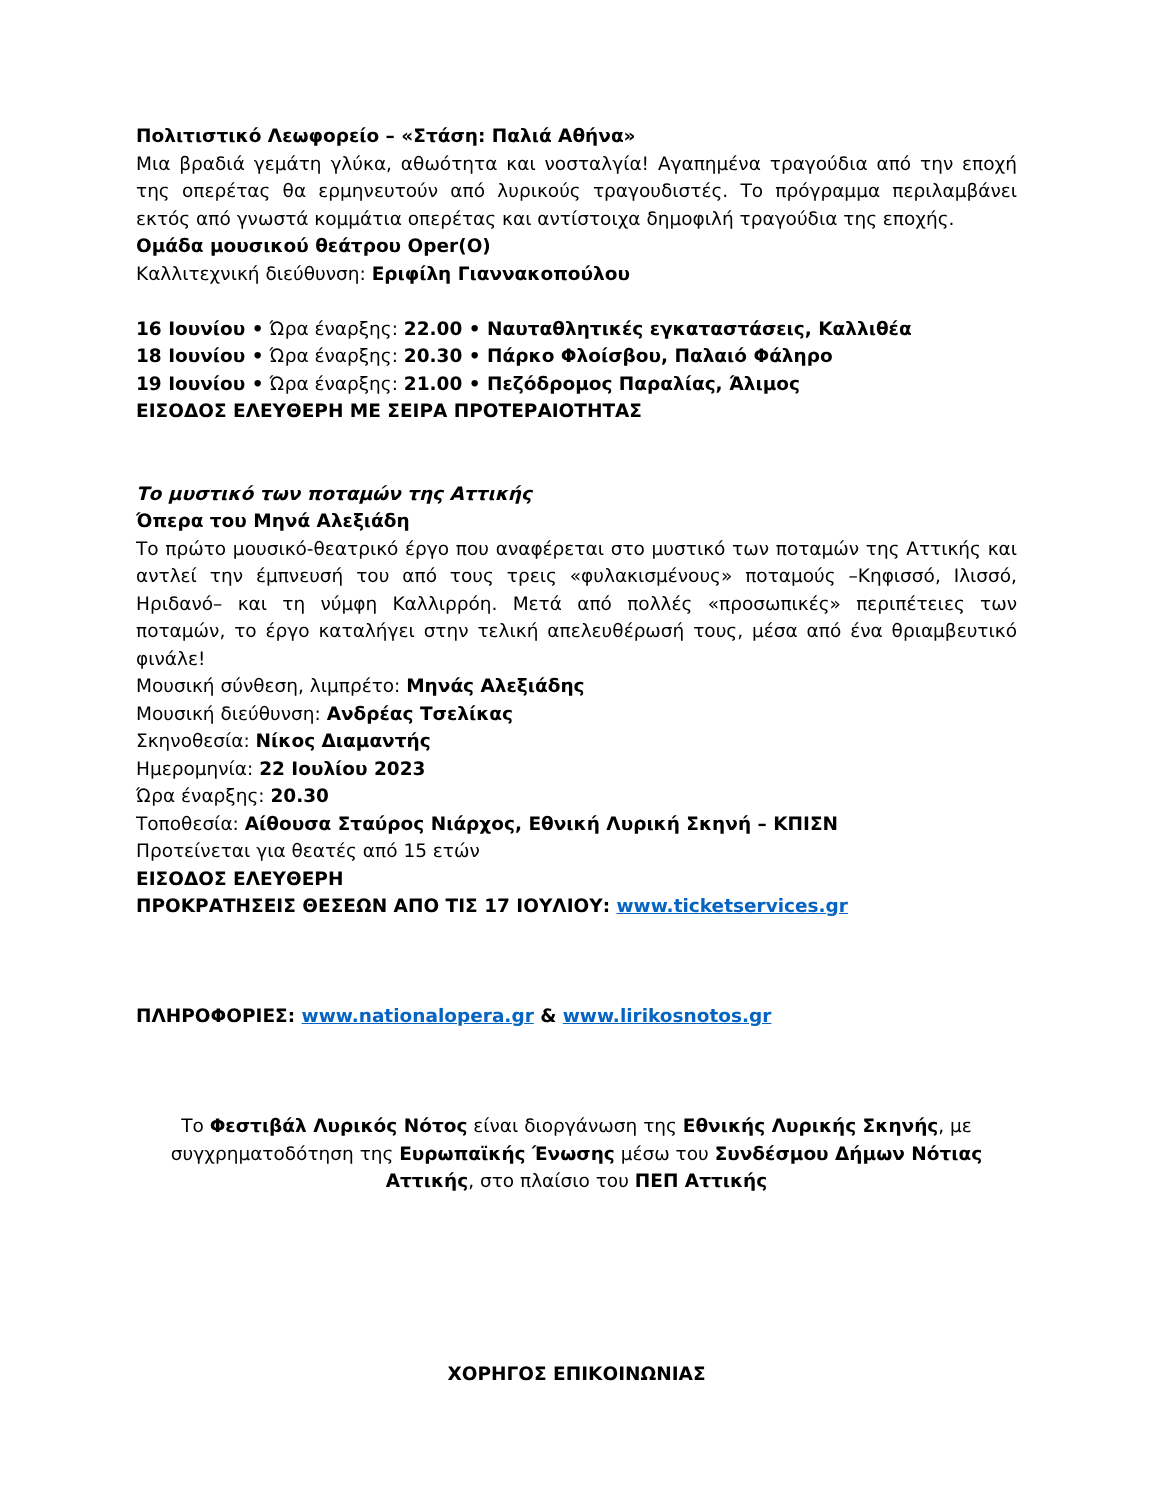Πολιτιστικό Λεωφορείο – «Στάση: Παλιά Αθήνα»
Μια βραδιά γεμάτη γλύκα, αθωότητα και νοσταλγία! Αγαπημένα τραγούδια από την εποχή της οπερέτας θα ερμηνευτούν από λυρικούς τραγουδιστές. Το πρόγραμμα περιλαμβάνει εκτός από γνωστά κομμάτια οπερέτας και αντίστοιχα δημοφιλή τραγούδια της εποχής.
Ομάδα μουσικού θεάτρου Oper(O)
Καλλιτεχνική διεύθυνση: Εριφίλη Γιαννακοπούλου
16 Ιουνίου • Ώρα έναρξης: 22.00 • Ναυταθλητικές εγκαταστάσεις, Καλλιθέα
18 Ιουνίου • Ώρα έναρξης: 20.30 • Πάρκο Φλοίσβου, Παλαιό Φάληρο
19 Ιουνίου • Ώρα έναρξης: 21.00 • Πεζόδρομος Παραλίας, Άλιμος
ΕΙΣΟΔΟΣ ΕΛΕΥΘΕΡΗ ΜΕ ΣΕΙΡΑ ΠΡΟΤΕΡΑΙΟΤΗΤΑΣ
Το μυστικό των ποταμών της Αττικής
Όπερα του Μηνά Αλεξιάδη
Το πρώτο μουσικό-θεατρικό έργο που αναφέρεται στο μυστικό των ποταμών της Αττικής και αντλεί την έμπνευσή του από τους τρεις «φυλακισμένους» ποταμούς –Κηφισσό, Ιλισσό, Ηριδανό– και τη νύμφη Καλλιρρόη. Μετά από πολλές «προσωπικές» περιπέτειες των ποταμών, το έργο καταλήγει στην τελική απελευθέρωσή τους, μέσα από ένα θριαμβευτικό φινάλε!
Μουσική σύνθεση, λιμπρέτο: Μηνάς Αλεξιάδης
Μουσική διεύθυνση: Ανδρέας Τσελίκας
Σκηνοθεσία: Νίκος Διαμαντής
Ημερομηνία: 22 Ιουλίου 2023
Ώρα έναρξης: 20.30
Τοποθεσία: Αίθουσα Σταύρος Νιάρχος, Εθνική Λυρική Σκηνή – ΚΠΙΣΝ
Προτείνεται για θεατές από 15 ετών
ΕΙΣΟΔΟΣ ΕΛΕΥΘΕΡΗ
ΠΡΟΚΡΑΤΗΣΕΙΣ ΘΕΣΕΩΝ ΑΠΟ ΤΙΣ 17 ΙΟΥΛΙΟΥ: www.ticketservices.gr
ΠΛΗΡΟΦΟΡΙΕΣ: www.nationalopera.gr & www.lirikosnotos.gr
Το Φεστιβάλ Λυρικός Νότος είναι διοργάνωση της Εθνικής Λυρικής Σκηνής, με συγχρηματοδότηση της Ευρωπαϊκής Ένωσης μέσω του Συνδέσμου Δήμων Νότιας Αττικής, στο πλαίσιο του ΠΕΠ Αττικής
ΧΟΡΗΓΟΣ ΕΠΙΚΟΙΝΩΝΙΑΣ